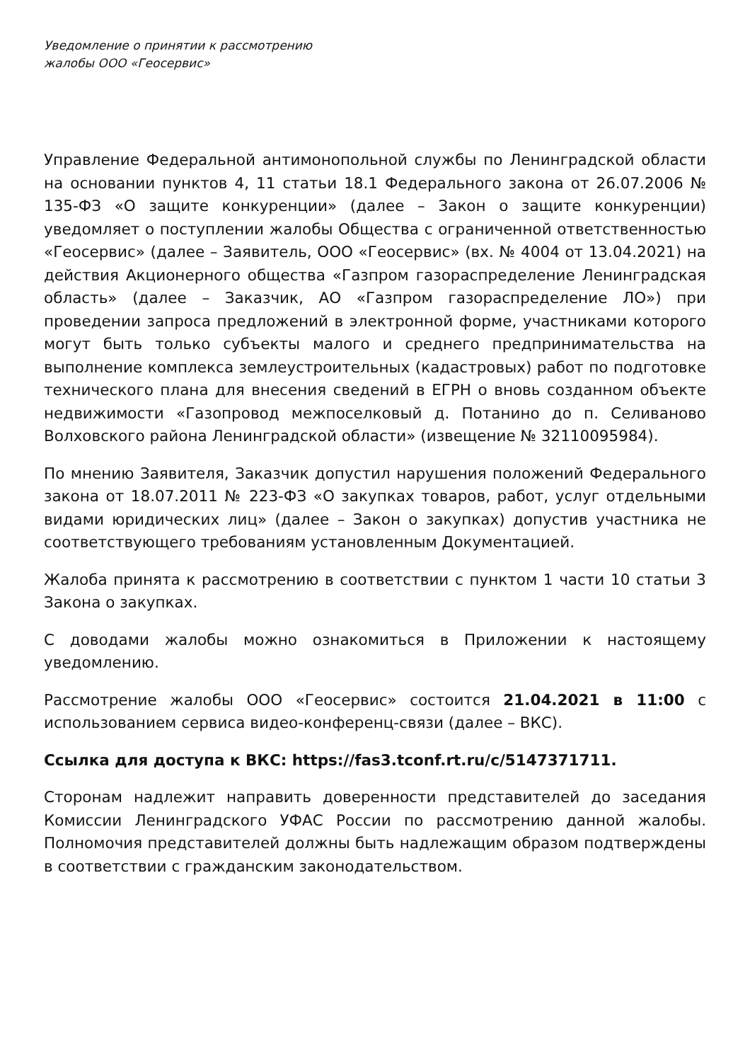Уведомление о принятии к рассмотрению
жалобы ООО «Геосервис»
Управление Федеральной антимонопольной службы по Ленинградской области на основании пунктов 4, 11 статьи 18.1 Федерального закона от 26.07.2006 № 135-ФЗ «О защите конкуренции» (далее – Закон о защите конкуренции) уведомляет о поступлении жалобы Общества с ограниченной ответственностью «Геосервис» (далее – Заявитель, ООО «Геосервис» (вх. № 4004 от 13.04.2021) на действия Акционерного общества «Газпром газораспределение Ленинградская область» (далее – Заказчик, АО «Газпром газораспределение ЛО») при проведении запроса предложений в электронной форме, участниками которого могут быть только субъекты малого и среднего предпринимательства на выполнение комплекса землеустроительных (кадастровых) работ по подготовке технического плана для внесения сведений в ЕГРН о вновь созданном объекте недвижимости «Газопровод межпоселковый д. Потанино до п. Селиваново Волховского района Ленинградской области» (извещение № 32110095984).
По мнению Заявителя, Заказчик допустил нарушения положений Федерального закона от 18.07.2011 № 223-ФЗ «О закупках товаров, работ, услуг отдельными видами юридических лиц» (далее – Закон о закупках) допустив участника не соответствующего требованиям установленным Документацией.
Жалоба принята к рассмотрению в соответствии с пунктом 1 части 10 статьи 3 Закона о закупках.
С доводами жалобы можно ознакомиться в Приложении к настоящему уведомлению.
Рассмотрение жалобы ООО «Геосервис» состоится 21.04.2021 в 11:00 с использованием сервиса видео-конференц-связи (далее – ВКС).
Ссылка для доступа к ВКС: https://fas3.tconf.rt.ru/c/5147371711.
Сторонам надлежит направить доверенности представителей до заседания Комиссии Ленинградского УФАС России по рассмотрению данной жалобы. Полномочия представителей должны быть надлежащим образом подтверждены в соответствии с гражданским законодательством.